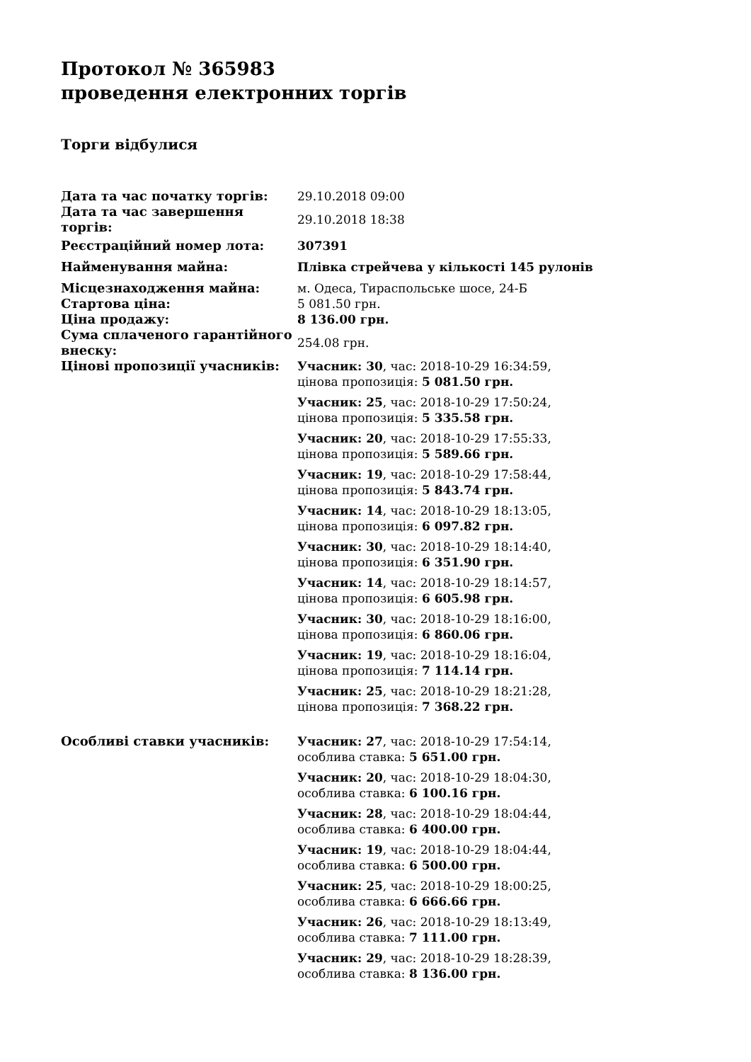Протокол № 365983
проведення електронних торгів
Торги відбулися
| Дата та час початку торгів: | 29.10.2018 09:00 |
| Дата та час завершення торгів: | 29.10.2018 18:38 |
| Реєстраційний номер лота: | 307391 |
| Найменування майна: | Плівка стрейчева у кількості 145 рулонів |
| Місцезнаходження майна: | м. Одеса, Тираспольське шосе, 24-Б |
| Стартова ціна: | 5 081.50 грн. |
| Ціна продажу: | 8 136.00 грн. |
| Сума сплаченого гарантійного внеску: | 254.08 грн. |
| Цінові пропозиції учасників: | Учасник: 30 , час: 2018-10-29 16:34:59, цінова пропозиція: 5 081.50 грн. Учасник: 25 , час: 2018-10-29 17:50:24, цінова пропозиція: 5 335.58 грн. Учасник: 20 , час: 2018-10-29 17:55:33, цінова пропозиція: 5 589.66 грн. Учасник: 19 , час: 2018-10-29 17:58:44, цінова пропозиція: 5 843.74 грн. Учасник: 14 , час: 2018-10-29 18:13:05, цінова пропозиція: 6 097.82 грн. Учасник: 30 , час: 2018-10-29 18:14:40, цінова пропозиція: 6 351.90 грн. Учасник: 14 , час: 2018-10-29 18:14:57, цінова пропозиція: 6 605.98 грн. Учасник: 30 , час: 2018-10-29 18:16:00, цінова пропозиція: 6 860.06 грн. Учасник: 19 , час: 2018-10-29 18:16:04, цінова пропозиція: 7 114.14 грн. Учасник: 25 , час: 2018-10-29 18:21:28, цінова пропозиція: 7 368.22 грн. |
| Особливі ставки учасників: | Учасник: 27 , час: 2018-10-29 17:54:14, особлива ставка: 5 651.00 грн. Учасник: 20 , час: 2018-10-29 18:04:30, особлива ставка: 6 100.16 грн. Учасник: 28 , час: 2018-10-29 18:04:44, особлива ставка: 6 400.00 грн. Учасник: 19 , час: 2018-10-29 18:04:44, особлива ставка: 6 500.00 грн. Учасник: 25 , час: 2018-10-29 18:00:25, особлива ставка: 6 666.66 грн. Учасник: 26 , час: 2018-10-29 18:13:49, особлива ставка: 7 111.00 грн. Учасник: 29 , час: 2018-10-29 18:28:39, особлива ставка: 8 136.00 грн. |